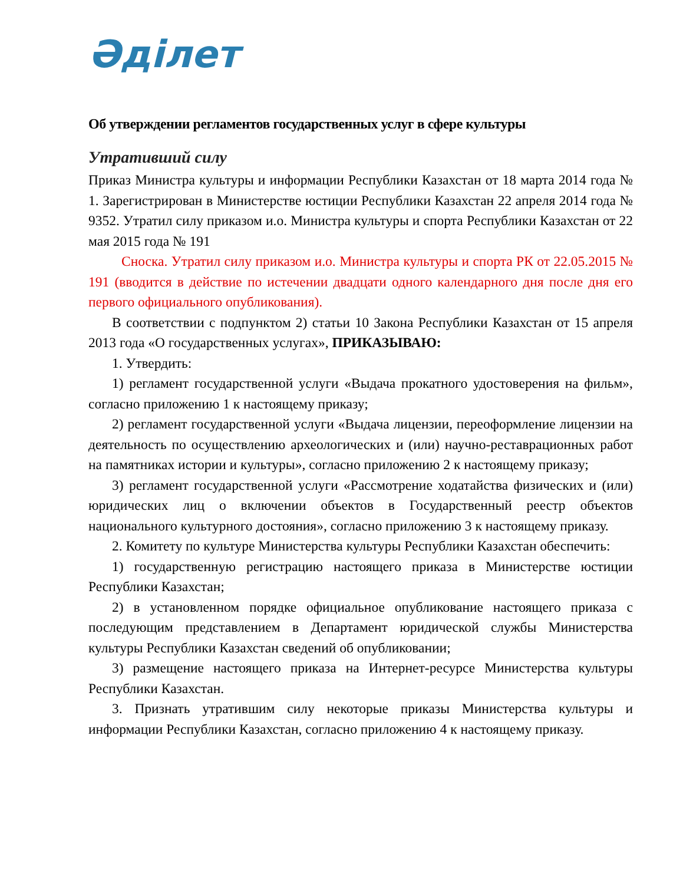Әділет
Об утверждении регламентов государственных услуг в сфере культуры
Утративший силу
Приказ Министра культуры и информации Республики Казахстан от 18 марта 2014 года № 1. Зарегистрирован в Министерстве юстиции Республики Казахстан 22 апреля 2014 года № 9352. Утратил силу приказом и.о. Министра культуры и спорта Республики Казахстан от 22 мая 2015 года № 191
Сноска. Утратил силу приказом и.о. Министра культуры и спорта РК от 22.05.2015 № 191 (вводится в действие по истечении двадцати одного календарного дня после дня его первого официального опубликования).
В соответствии с подпунктом 2) статьи 10 Закона Республики Казахстан от 15 апреля 2013 года «О государственных услугах», ПРИКАЗЫВАЮ:
1. Утвердить:
1) регламент государственной услуги «Выдача прокатного удостоверения на фильм», согласно приложению 1 к настоящему приказу;
2) регламент государственной услуги «Выдача лицензии, переоформление лицензии на деятельность по осуществлению археологических и (или) научно-реставрационных работ на памятниках истории и культуры», согласно приложению 2 к настоящему приказу;
3) регламент государственной услуги «Рассмотрение ходатайства физических и (или) юридических лиц о включении объектов в Государственный реестр объектов национального культурного достояния», согласно приложению 3 к настоящему приказу.
2. Комитету по культуре Министерства культуры Республики Казахстан обеспечить:
1) государственную регистрацию настоящего приказа в Министерстве юстиции Республики Казахстан;
2) в установленном порядке официальное опубликование настоящего приказа с последующим представлением в Департамент юридической службы Министерства культуры Республики Казахстан сведений об опубликовании;
3) размещение настоящего приказа на Интернет-ресурсе Министерства культуры Республики Казахстан.
3. Признать утратившим силу некоторые приказы Министерства культуры и информации Республики Казахстан, согласно приложению 4 к настоящему приказу.